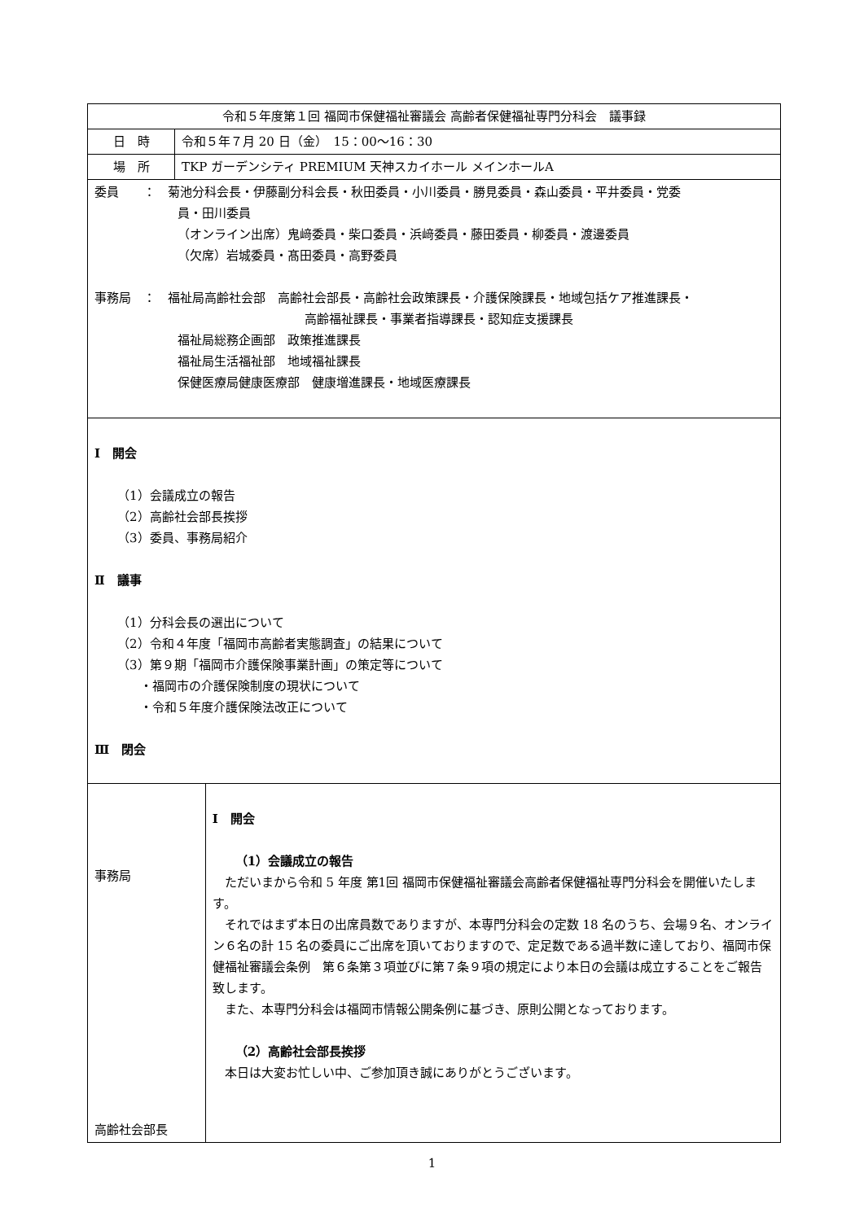| 令和５年度第１回 福岡市保健福祉審議会 高齢者保健福祉専門分科会 議事録 | | |
| --- | --- | --- |
| 日 時 | 令和５年７月 20 日（金） 15：00～16：30 | |
| 場 所 | TKP ガーデンシティ PREMIUM 天神スカイホール メインホールA | |
| 委員 ： 菊池分科会長・伊藤副分科会長・秋田委員・小川委員・勝見委員・森山委員・平井委員・党委 員・田川委員 （オンライン出席）鬼﨑委員・柴口委員・浜﨑委員・藤田委員・柳委員・渡邊委員 （欠席）岩城委員・髙田委員・高野委員 事務局 ： 福祉局高齢社会部 高齢社会部長・高齢社会政策課長・介護保険課長・地域包括ケア推進課長・ 高齢福祉課長・事業者指導課長・認知症支援課長 福祉局総務企画部 政策推進課長 福祉局生活福祉部 地域福祉課長 保健医療局健康医療部 健康増進課長・地域医療課長 | | |
| Ⅰ 開会 （1）会議成立の報告 （2）高齢社会部長挨拶 （3）委員、事務局紹介 Ⅱ 議事 （1）分科会長の選出について （2）令和４年度「福岡市高齢者実態調査」の結果について （3）第９期「福岡市介護保険事業計画」の策定等について ・福岡市の介護保険制度の現状について ・令和５年度介護保険法改正について Ⅲ 閉会 | | |
| 事務局 高齢社会部長 | | Ⅰ 開会 （1）会議成立の報告 ただいまから令和 5 年度 第1回 福岡市保健福祉審議会高齢者保健福祉専門分科会を開催いたします。 それではまず本日の出席員数でありますが、本専門分科会の定数 18 名のうち、会場９名、オンライン６名の計 15 名の委員にご出席を頂いておりますので、定足数である過半数に達しており、福岡市保健福祉審議会条例 第６条第３項並びに第７条９項の規定により本日の会議は成立することをご報告致します。 また、本専門分科会は福岡市情報公開条例に基づき、原則公開となっております。 （2）高齢社会部長挨拶 本日は大変お忙しい中、ご参加頂き誠にありがとうございます。 |
1